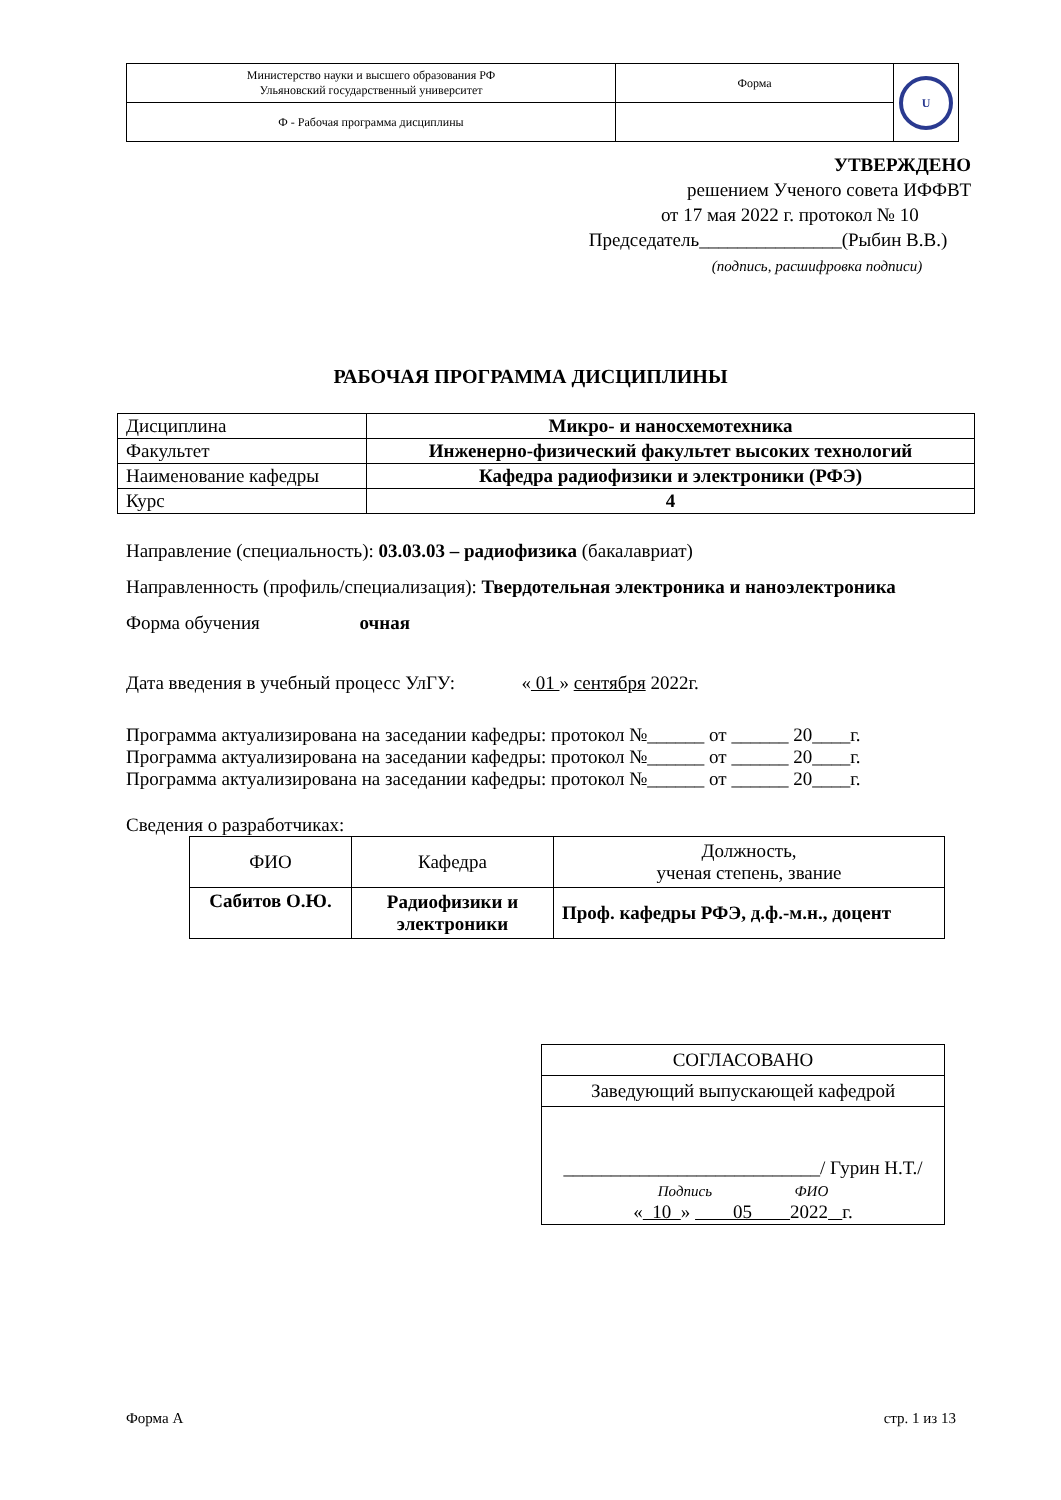| Министерство науки и высшего образования РФ Ульяновский государственный университет | Форма | U |
| Ф - Рабочая программа дисциплины | | |
УТВЕРЖДЕНО
решением Ученого совета ИФФВТ
от 17 мая 2022 г. протокол № 10
Председатель_______________(Рыбин В.В.)
(подпись, расшифровка подписи)
РАБОЧАЯ ПРОГРАММА ДИСЦИПЛИНЫ
| Дисциплина | Микро- и наносхемотехника |
| Факультет | Инженерно-физический факультет высоких технологий |
| Наименование кафедры | Кафедра радиофизики и электроники (РФЭ) |
| Курс | 4 |
Направление (специальность): 03.03.03 – радиофизика (бакалавриат)
Направленность (профиль/специализация): Твердотельная электроника и наноэлектроника
Форма обучения очная
Дата введения в учебный процесс УлГУ: « 01 » сентября 2022г.
Программа актуализирована на заседании кафедры: протокол №______ от ______ 20____г.
Программа актуализирована на заседании кафедры: протокол №______ от ______ 20____г.
Программа актуализирована на заседании кафедры: протокол №______ от ______ 20____г.
Сведения о разработчиках:
| ФИО | Кафедра | Должность, ученая степень, звание |
| Сабитов О.Ю. | Радиофизики и электроники | Проф. кафедры РФЭ, д.ф.-м.н., доцент |
| СОГЛАСОВАНО |
| Заведующий выпускающей кафедрой |
| ___________________________/ Гурин Н.Т./ Подпись ФИО « 10 » 05 2022 г. |
Форма А стр. 1 из 13